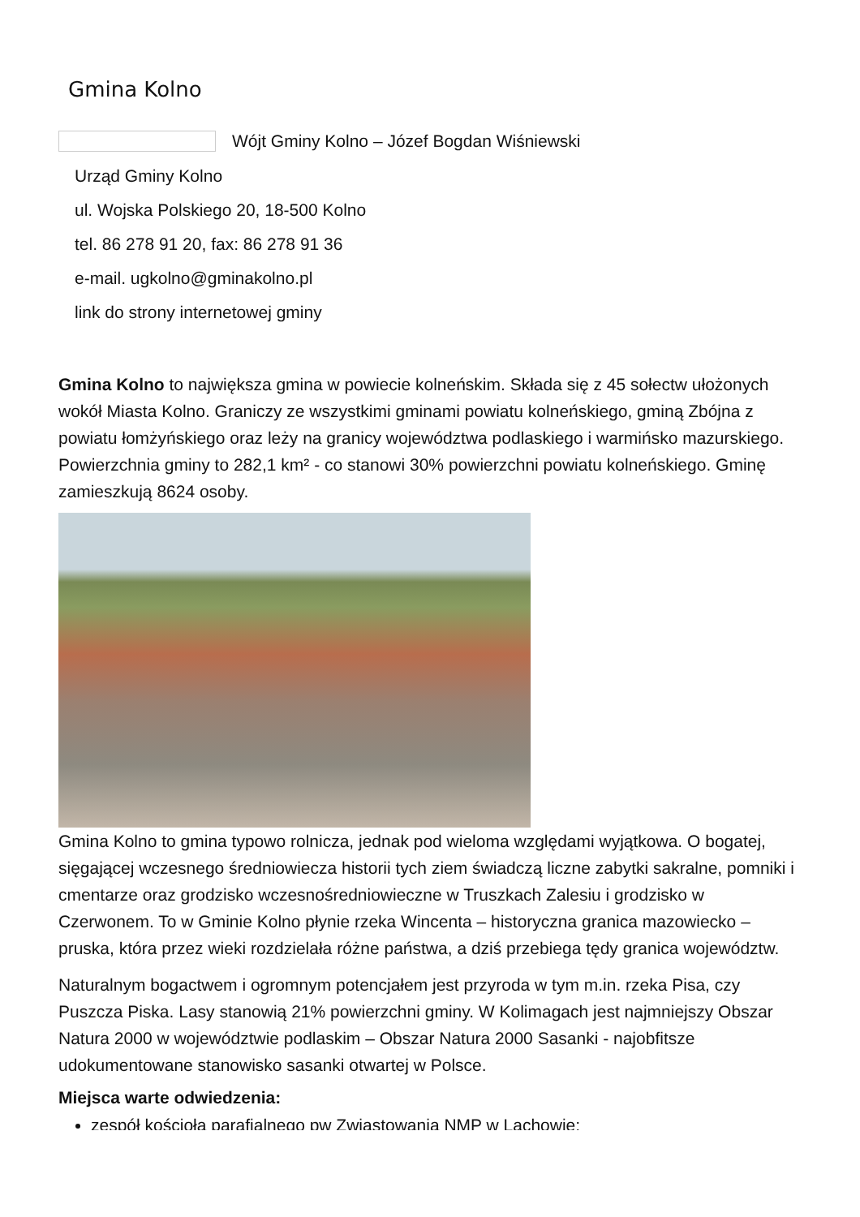Gmina Kolno
Wójt Gminy Kolno – Józef Bogdan Wiśniewski
Urząd Gminy Kolno
ul. Wojska Polskiego 20, 18-500 Kolno
tel. 86 278 91 20, fax: 86 278 91 36
e-mail. ugkolno@gminakolno.pl
link do strony internetowej gminy
Gmina Kolno to największa gmina w powiecie kolneńskim. Składa się z 45 sołectw ułożonych wokół Miasta Kolno. Graniczy ze wszystkimi gminami powiatu kolneńskiego, gminą Zbójna z powiatu łomżyńskiego oraz leży na granicy województwa podlaskiego i warmińsko mazurskiego. Powierzchnia gminy to 282,1 km² - co stanowi 30% powierzchni powiatu kolneńskiego. Gminę zamieszkują 8624 osoby.
Gmina Kolno to gmina typowo rolnicza, jednak pod wieloma względami wyjątkowa. O bogatej, sięgającej wczesnego średniowiecza historii tych ziem świadczą liczne zabytki sakralne, pomniki i cmentarze oraz grodzisko wczesnośredniowieczne w Truszkach Zalesiu i grodzisko w Czerwonem. To w Gminie Kolno płynie rzeka Wincenta – historyczna granica mazowiecko – pruska, która przez wieki rozdzielała różne państwa, a dziś przebiega tędy granica województw.
Naturalnym bogactwem i ogromnym potencjałem jest przyroda w tym m.in. rzeka Pisa, czy Puszcza Piska. Lasy stanowią 21% powierzchni gminy. W Kolimagach jest najmniejszy Obszar Natura 2000 w województwie podlaskim – Obszar Natura 2000 Sasanki - najobfitsze udokumentowane stanowisko sasanki otwartej w Polsce.
Miejsca warte odwiedzenia:
zespół kościoła parafialnego pw Zwiastowania NMP w Lachowie;